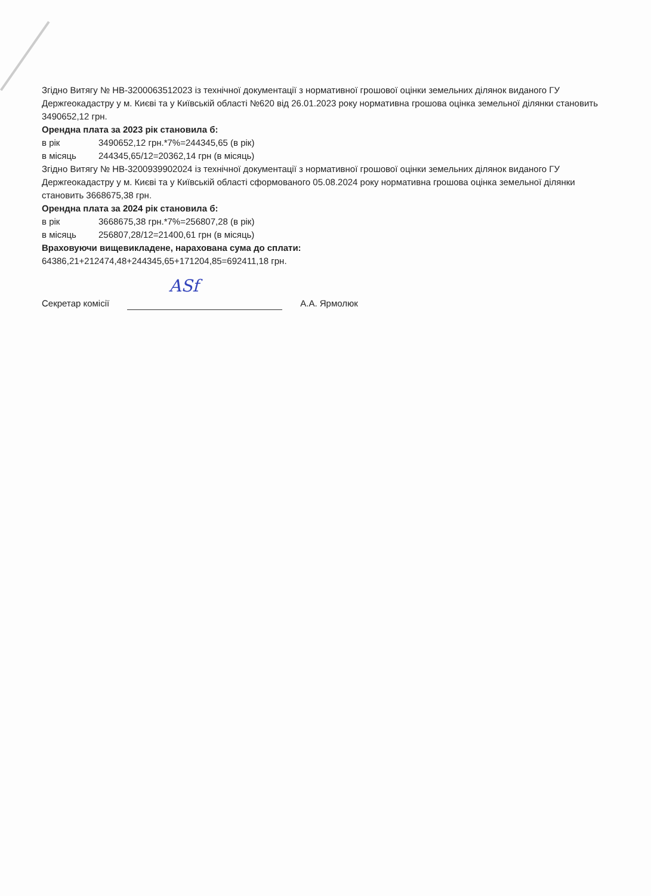Згідно Витягу № НВ-3200063512023 із технічної документації з нормативної грошової оцінки земельних ділянок виданого ГУ Держгеокадастру у м. Києві та у Київській області №620 від 26.01.2023 року нормативна грошова оцінка земельної ділянки становить 3490652,12 грн.
Орендна плата за 2023 рік становила б:
в рік 3490652,12 грн.*7%=244345,65 (в рік)
в місяць 244345,65/12=20362,14 грн (в місяць)
Згідно Витягу № НВ-3200939902024 із технічної документації з нормативної грошової оцінки земельних ділянок виданого ГУ Держгеокадастру у м. Києві та у Київській області сформованого 05.08.2024 року нормативна грошова оцінка земельної ділянки становить 3668675,38 грн.
Орендна плата за 2024 рік становила б:
в рік 3668675,38 грн.*7%=256807,28 (в рік)
в місяць 256807,28/12=21400,61 грн (в місяць)
Враховуючи вищевикладене, нарахована сума до сплати:
64386,21+212474,48+244345,65+171204,85=692411,18 грн.
Секретар комісії
ASf
А.А. Ярмолюк